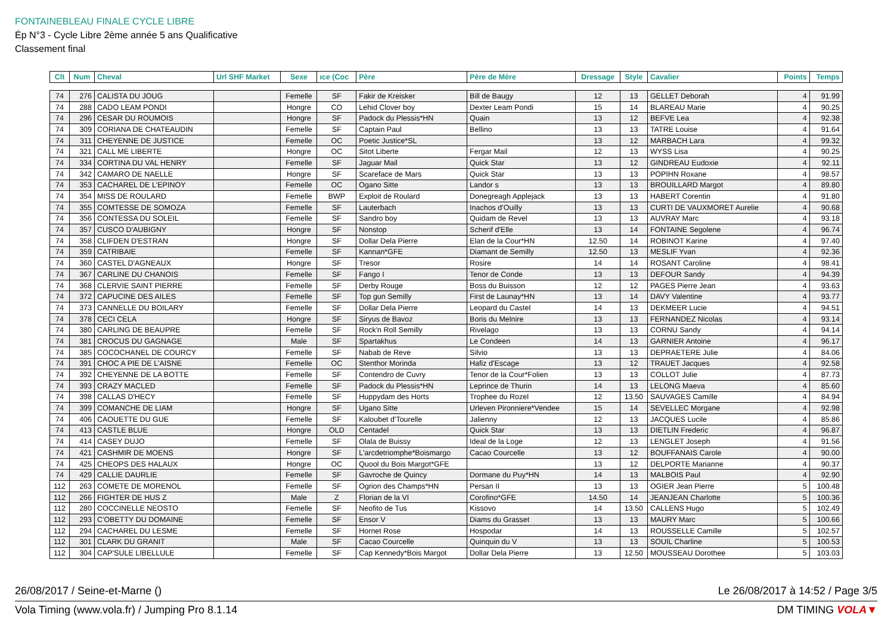FONTAINEBLEAU FINALE CYCLE LIBRE
Ép N°3 - Cycle Libre 2ème année 5 ans Qualificative
Classement final
| Clt | Num | Cheval | Url SHF Market | Sexe | ıce (Coc | Père | Père de Mère | Dressage | Style | Cavalier | Points | Temps |
| --- | --- | --- | --- | --- | --- | --- | --- | --- | --- | --- | --- | --- |
| 74 | 276 | CALISTA DU JOUG | | Femelle | SF | Fakir de Kreisker | Bill de Baugy | 12 | 13 | GELLET Deborah | 4 | 91.99 |
| 74 | 288 | CADO LEAM PONDI | | Hongre | CO | Lehid Clover boy | Dexter Leam Pondi | 15 | 14 | BLAREAU Marie | 4 | 90.25 |
| 74 | 296 | CESAR DU ROUMOIS | | Hongre | SF | Padock du Plessis*HN | Quain | 13 | 12 | BEFVE Lea | 4 | 92.38 |
| 74 | 309 | CORIANA DE CHATEAUDIN | | Femelle | SF | Captain Paul | Bellino | 13 | 13 | TATRE Louise | 4 | 91.64 |
| 74 | 311 | CHEYENNE DE JUSTICE | | Femelle | OC | Poetic Justice*SL | | 13 | 12 | MARBACH Lara | 4 | 99.32 |
| 74 | 321 | CALL ME LIBERTE | | Hongre | OC | Sitot Liberte | Fergar Mail | 12 | 13 | WYSS Lisa | 4 | 90.25 |
| 74 | 334 | CORTINA DU VAL HENRY | | Femelle | SF | Jaguar Mail | Quick Star | 13 | 12 | GINDREAU Eudoxie | 4 | 92.11 |
| 74 | 342 | CAMARO DE NAELLE | | Hongre | SF | Scareface de Mars | Quick Star | 13 | 13 | POPIHN Roxane | 4 | 98.57 |
| 74 | 353 | CACHAREL DE L'EPINOY | | Femelle | OC | Ogano Sitte | Landor s | 13 | 13 | BROUILLARD Margot | 4 | 89.80 |
| 74 | 354 | MISS DE ROULARD | | Femelle | BWP | Exploit de Roulard | Donegreagh Applejack | 13 | 13 | HABERT Corentin | 4 | 91.80 |
| 74 | 355 | COMTESSE DE SOMOZA | | Femelle | SF | Lauterbach | Inachos d'Ouilly | 13 | 13 | CURTI DE VAUXMORET Aurelie | 4 | 90.68 |
| 74 | 356 | CONTESSA DU SOLEIL | | Femelle | SF | Sandro boy | Quidam de Revel | 13 | 13 | AUVRAY Marc | 4 | 93.18 |
| 74 | 357 | CUSCO D'AUBIGNY | | Hongre | SF | Nonstop | Scherif d'Elle | 13 | 14 | FONTAINE Segolene | 4 | 96.74 |
| 74 | 358 | CLIFDEN D'ESTRAN | | Hongre | SF | Dollar Dela Pierre | Elan de la Cour*HN | 12.50 | 14 | ROBINOT Karine | 4 | 97.40 |
| 74 | 359 | CATRIBAIE | | Femelle | SF | Kannan*GFE | Diamant de Semilly | 12.50 | 13 | MESLIF Yvan | 4 | 92.36 |
| 74 | 360 | CASTEL D'AGNEAUX | | Hongre | SF | Tresor | Rosire | 14 | 14 | ROSANT Caroline | 4 | 98.41 |
| 74 | 367 | CARLINE DU CHANOIS | | Femelle | SF | Fango I | Tenor de Conde | 13 | 13 | DEFOUR Sandy | 4 | 94.39 |
| 74 | 368 | CLERVIE SAINT PIERRE | | Femelle | SF | Derby Rouge | Boss du Buisson | 12 | 12 | PAGES Pierre Jean | 4 | 93.63 |
| 74 | 372 | CAPUCINE DES AILES | | Femelle | SF | Top gun Semilly | First de Launay*HN | 13 | 14 | DAVY Valentine | 4 | 93.77 |
| 74 | 373 | CANNELLE DU BOILARY | | Femelle | SF | Dollar Dela Pierre | Leopard du Castel | 14 | 13 | DEKMEER Lucie | 4 | 94.51 |
| 74 | 378 | CECI CELA | | Hongre | SF | Siryus de Bavoz | Boris du Melnire | 13 | 13 | FERNANDEZ Nicolas | 4 | 93.14 |
| 74 | 380 | CARLING DE BEAUPRE | | Femelle | SF | Rock'n Roll Semilly | Rivelago | 13 | 13 | CORNU Sandy | 4 | 94.14 |
| 74 | 381 | CROCUS DU GAGNAGE | | Male | SF | Spartakhus | Le Condeen | 14 | 13 | GARNIER Antoine | 4 | 96.17 |
| 74 | 385 | COCOCHANEL DE COURCY | | Femelle | SF | Nabab de Reve | Silvio | 13 | 13 | DEPRAETERE Julie | 4 | 84.06 |
| 74 | 391 | CHOC A PIE DE L'AISNE | | Femelle | OC | Stenthor Morinda | Hafiz d'Escage | 13 | 12 | TRAUET Jacques | 4 | 92.58 |
| 74 | 392 | CHEYENNE DE LA BOTTE | | Femelle | SF | Contendro de Cuvry | Tenor de la Cour*Folien | 13 | 13 | COLLOT Julie | 4 | 87.73 |
| 74 | 393 | CRAZY MACLED | | Femelle | SF | Padock du Plessis*HN | Leprince de Thurin | 14 | 13 | LELONG Maeva | 4 | 85.60 |
| 74 | 398 | CALLAS D'HECY | | Femelle | SF | Huppydam des Horts | Trophee du Rozel | 12 | 13.50 | SAUVAGES Camille | 4 | 84.94 |
| 74 | 399 | COMANCHE DE LIAM | | Hongre | SF | Ugano Sitte | Urleven Pironniere*Vendee | 15 | 14 | SEVELLEC Morgane | 4 | 92.98 |
| 74 | 406 | CAOUETTE DU GUE | | Femelle | SF | Kaloubet d'Tourelle | Jalienny | 12 | 13 | JACQUES Lucile | 4 | 85.86 |
| 74 | 413 | CASTLE BLUE | | Hongre | OLD | Centadel | Quick Star | 13 | 13 | DIETLIN Frederic | 4 | 96.87 |
| 74 | 414 | CASEY DUJO | | Femelle | SF | Olala de Buissy | Ideal de la Loge | 12 | 13 | LENGLET Joseph | 4 | 91.56 |
| 74 | 421 | CASHMIR DE MOENS | | Hongre | SF | L'arcdetriomphe*Boismargo | Cacao Courcelle | 13 | 12 | BOUFFANAIS Carole | 4 | 90.00 |
| 74 | 425 | CHEOPS DES HALAUX | | Hongre | OC | Quool du Bois Margot*GFE | | 13 | 12 | DELPORTE Marianne | 4 | 90.37 |
| 74 | 429 | CALLIE DAURLIE | | Femelle | SF | Gavroche de Quincy | Dormane du Puy*HN | 14 | 13 | MALBOIS Paul | 4 | 92.90 |
| 112 | 263 | COMETE DE MORENOL | | Femelle | SF | Ogrion des Champs*HN | Persan II | 13 | 13 | OGIER Jean Pierre | 5 | 100.48 |
| 112 | 266 | FIGHTER DE HUS Z | | Male | Z | Florian de la VI | Corofino*GFE | 14.50 | 14 | JEANJEAN Charlotte | 5 | 100.36 |
| 112 | 280 | COCCINELLE NEOSTO | | Femelle | SF | Neofito de Tus | Kissovo | 14 | 13.50 | CALLENS Hugo | 5 | 102.49 |
| 112 | 293 | C'OBETTY DU DOMAINE | | Femelle | SF | Ensor V | Diams du Grasset | 13 | 13 | MAURY Marc | 5 | 100.66 |
| 112 | 294 | CACHAREL DU LESME | | Femelle | SF | Hornet Rose | Hospodar | 14 | 13 | ROUSSELLE Camille | 5 | 102.57 |
| 112 | 301 | CLARK DU GRANIT | | Male | SF | Cacao Courcelle | Quinquin du V | 13 | 13 | SOUIL Charline | 5 | 100.53 |
| 112 | 304 | CAP'SULE LIBELLULE | | Femelle | SF | Cap Kennedy*Bois Margot | Dollar Dela Pierre | 13 | 12.50 | MOUSSEAU Dorothee | 5 | 103.03 |
26/08/2017 / Seine-et-Marne () Le 26/08/2017 à 14:52 / Page 3/5
Vola Timing (www.vola.fr) / Jumping Pro 8.1.14 DM TIMING VOLA▼